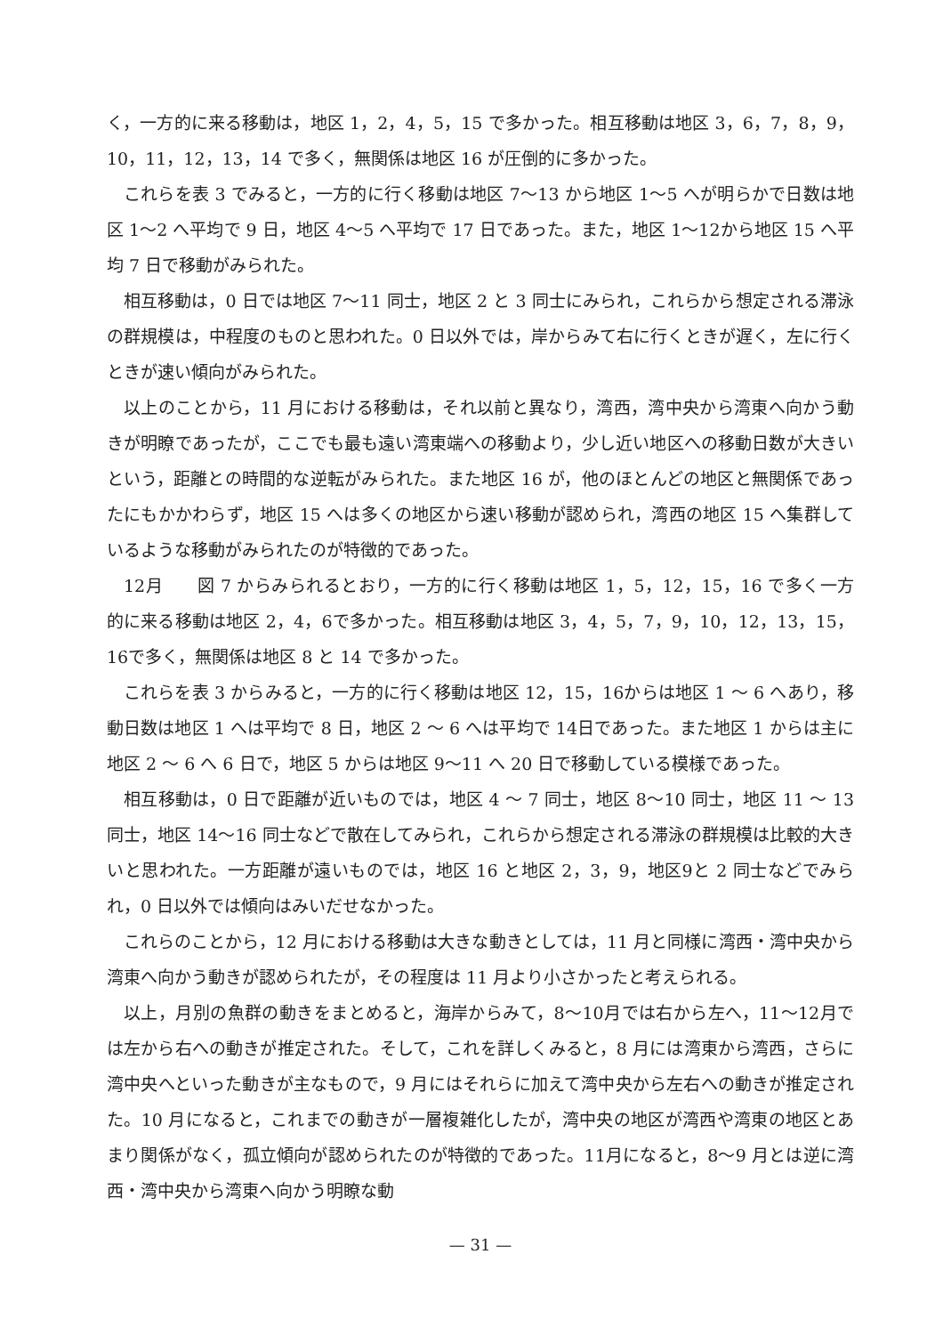く，一方的に来る移動は，地区 1，2，4，5，15 で多かった。相互移動は地区 3，6，7，8，9，10，11，12，13，14 で多く，無関係は地区 16 が圧倒的に多かった。
これらを表 3 でみると，一方的に行く移動は地区 7～13 から地区 1～5 へが明らかで日数は地区 1～2 へ平均で 9 日，地区 4～5 へ平均で 17 日であった。また，地区 1～12から地区 15 へ平均 7 日で移動がみられた。
相互移動は，0 日では地区 7～11 同士，地区 2 と 3 同士にみられ，これらから想定される滞泳の群規模は，中程度のものと思われた。0 日以外では，岸からみて右に行くときが遅く，左に行くときが速い傾向がみられた。
以上のことから，11 月における移動は，それ以前と異なり，湾西，湾中央から湾東へ向かう動きが明瞭であったが，ここでも最も遠い湾東端への移動より，少し近い地区への移動日数が大きいという，距離との時間的な逆転がみられた。また地区 16 が，他のほとんどの地区と無関係であったにもかかわらず，地区 15 へは多くの地区から速い移動が認められ，湾西の地区 15 へ集群しているような移動がみられたのが特徴的であった。
12月　　図 7 からみられるとおり，一方的に行く移動は地区 1，5，12，15，16 で多く一方的に来る移動は地区 2，4，6で多かった。相互移動は地区 3，4，5，7，9，10，12，13，15，16で多く，無関係は地区 8 と 14 で多かった。
これらを表 3 からみると，一方的に行く移動は地区 12，15，16からは地区 1 ～ 6 へあり，移動日数は地区 1 へは平均で 8 日，地区 2 ～ 6 へは平均で 14日であった。また地区 1 からは主に地区 2 ～ 6 へ 6 日で，地区 5 からは地区 9～11 へ 20 日で移動している模様であった。
相互移動は，0 日で距離が近いものでは，地区 4 ～ 7 同士，地区 8～10 同士，地区 11 ～ 13 同士，地区 14～16 同士などで散在してみられ，これらから想定される滞泳の群規模は比較的大きいと思われた。一方距離が遠いものでは，地区 16 と地区 2，3，9，地区9と 2 同士などでみられ，0 日以外では傾向はみいだせなかった。
これらのことから，12 月における移動は大きな動きとしては，11 月と同様に湾西・湾中央から湾東へ向かう動きが認められたが，その程度は 11 月より小さかったと考えられる。
以上，月別の魚群の動きをまとめると，海岸からみて，8～10月では右から左へ，11～12月では左から右への動きが推定された。そして，これを詳しくみると，8 月には湾東から湾西，さらに湾中央へといった動きが主なもので，9 月にはそれらに加えて湾中央から左右への動きが推定された。10 月になると，これまでの動きが一層複雑化したが，湾中央の地区が湾西や湾東の地区とあまり関係がなく，孤立傾向が認められたのが特徴的であった。11月になると，8～9 月とは逆に湾西・湾中央から湾東へ向かう明瞭な動
— 31 —